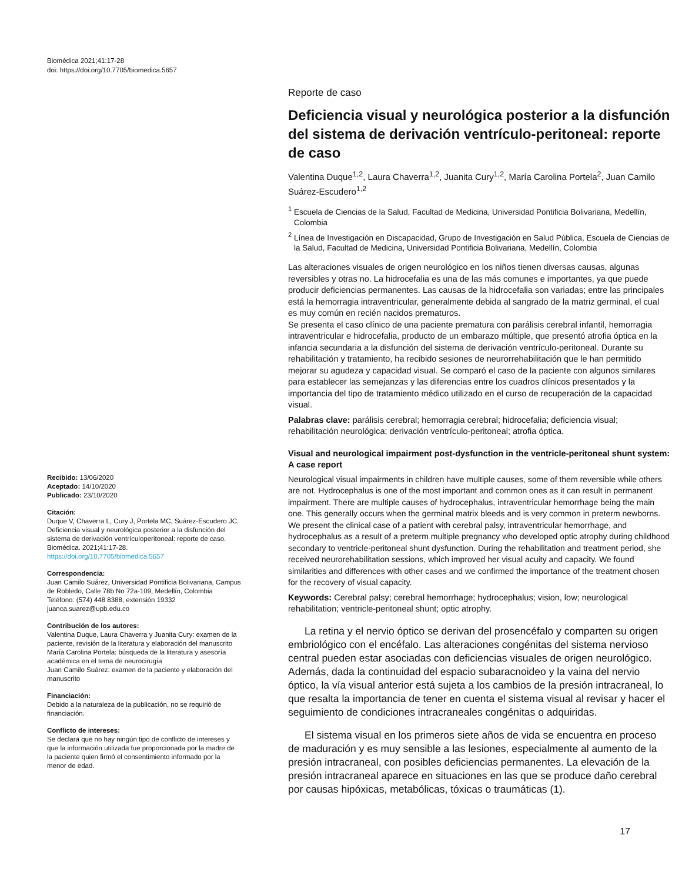Biomédica 2021;41:17-28
doi: https://doi.org/10.7705/biomedica.5657
Recibido: 13/06/2020
Aceptado: 14/10/2020
Publicado: 23/10/2020
Citación:
Duque V, Chaverra L, Cury J, Portela MC, Suárez-Escudero JC. Deficiencia visual y neurológica posterior a la disfunción del sistema de derivación ventrículoperitoneal: reporte de caso. Biomédica. 2021;41:17-28.
https://doi.org/10.7705/biomedica.5657
Correspondencia:
Juan Camilo Suárez, Universidad Pontificia Bolivariana, Campus de Robledo, Calle 78b No 72a-109, Medellín, Colombia
Teléfono: (574) 448 8388, extensión 19332
juanca.suarez@upb.edu.co
Contribución de los autores:
Valentina Duque, Laura Chaverra y Juanita Cury: examen de la paciente, revisión de la literatura y elaboración del manuscrito
María Carolina Portela: búsqueda de la literatura y asesoría académica en el tema de neurocirugía
Juan Camilo Suárez: examen de la paciente y elaboración del manuscrito
Financiación:
Debido a la naturaleza de la publicación, no se requirió de financiación.
Conflicto de intereses:
Se declara que no hay ningún tipo de conflicto de intereses y que la información utilizada fue proporcionada por la madre de la paciente quien firmó el consentimiento informado por la menor de edad.
Reporte de caso
Deficiencia visual y neurológica posterior a la disfunción del sistema de derivación ventrículo-peritoneal: reporte de caso
Valentina Duque<sup>1,2</sup>, Laura Chaverra<sup>1,2</sup>, Juanita Cury<sup>1,2</sup>, María Carolina Portela<sup>2</sup>, Juan Camilo Suárez-Escudero<sup>1,2</sup>
<sup>1</sup> Escuela de Ciencias de la Salud, Facultad de Medicina, Universidad Pontificia Bolivariana, Medellín, Colombia
<sup>2</sup> Línea de Investigación en Discapacidad, Grupo de Investigación en Salud Pública, Escuela de Ciencias de la Salud, Facultad de Medicina, Universidad Pontificia Bolivariana, Medellín, Colombia
Las alteraciones visuales de origen neurológico en los niños tienen diversas causas, algunas reversibles y otras no. La hidrocefalia es una de las más comunes e importantes, ya que puede producir deficiencias permanentes. Las causas de la hidrocefalia son variadas; entre las principales está la hemorragia intraventricular, generalmente debida al sangrado de la matriz germinal, el cual es muy común en recién nacidos prematuros.
Se presenta el caso clínico de una paciente prematura con parálisis cerebral infantil, hemorragia intraventricular e hidrocefalia, producto de un embarazo múltiple, que presentó atrofia óptica en la infancia secundaria a la disfunción del sistema de derivación ventrículo-peritoneal. Durante su rehabilitación y tratamiento, ha recibido sesiones de neurorrehabilitación que le han permitido mejorar su agudeza y capacidad visual. Se comparó el caso de la paciente con algunos similares para establecer las semejanzas y las diferencias entre los cuadros clínicos presentados y la importancia del tipo de tratamiento médico utilizado en el curso de recuperación de la capacidad visual.
Palabras clave: parálisis cerebral; hemorragia cerebral; hidrocefalia; deficiencia visual; rehabilitación neurológica; derivación ventrículo-peritoneal; atrofia óptica.
Visual and neurological impairment post-dysfunction in the ventricle-peritoneal shunt system: A case report
Neurological visual impairments in children have multiple causes, some of them reversible while others are not. Hydrocephalus is one of the most important and common ones as it can result in permanent impairment. There are multiple causes of hydrocephalus, intraventricular hemorrhage being the main one. This generally occurs when the germinal matrix bleeds and is very common in preterm newborns.
We present the clinical case of a patient with cerebral palsy, intraventricular hemorrhage, and hydrocephalus as a result of a preterm multiple pregnancy who developed optic atrophy during childhood secondary to ventricle-peritoneal shunt dysfunction. During the rehabilitation and treatment period, she received neurorehabilitation sessions, which improved her visual acuity and capacity. We found similarities and differences with other cases and we confirmed the importance of the treatment chosen for the recovery of visual capacity.
Keywords: Cerebral palsy; cerebral hemorrhage; hydrocephalus; vision, low; neurological rehabilitation; ventricle-peritoneal shunt; optic atrophy.
La retina y el nervio óptico se derivan del prosencéfalo y comparten su origen embriológico con el encéfalo. Las alteraciones congénitas del sistema nervioso central pueden estar asociadas con deficiencias visuales de origen neurológico. Además, dada la continuidad del espacio subaracnoideo y la vaina del nervio óptico, la vía visual anterior está sujeta a los cambios de la presión intracraneal, lo que resalta la importancia de tener en cuenta el sistema visual al revisar y hacer el seguimiento de condiciones intracraneales congénitas o adquiridas.
El sistema visual en los primeros siete años de vida se encuentra en proceso de maduración y es muy sensible a las lesiones, especialmente al aumento de la presión intracraneal, con posibles deficiencias permanentes. La elevación de la presión intracraneal aparece en situaciones en las que se produce daño cerebral por causas hipóxicas, metabólicas, tóxicas o traumáticas (1).
17